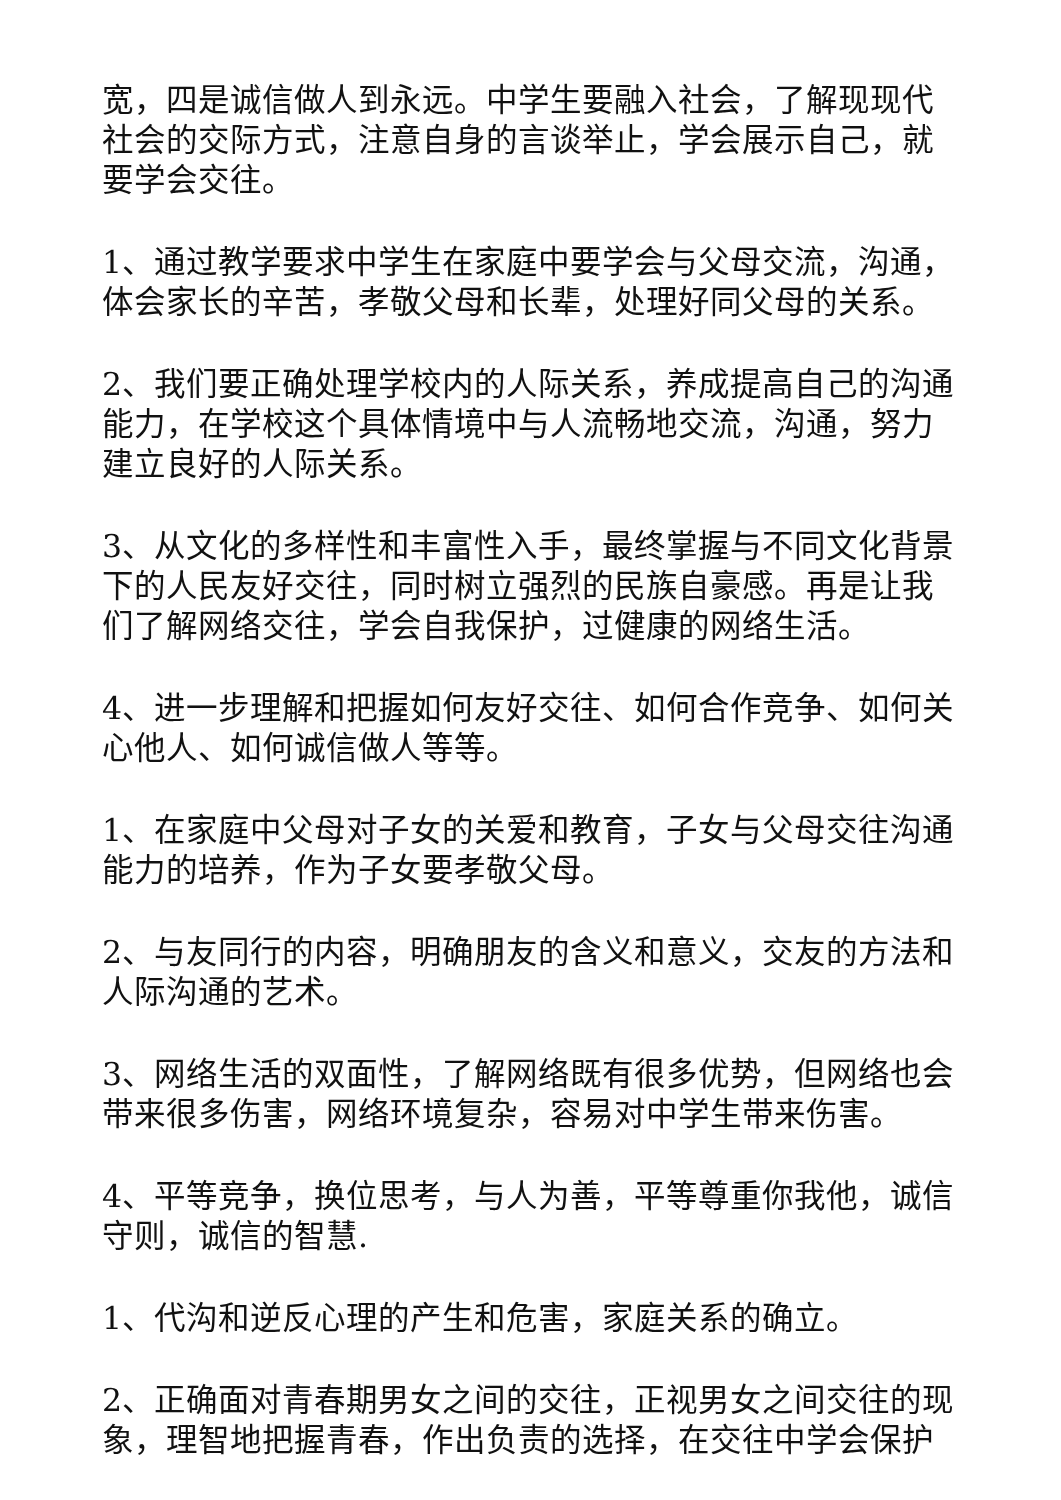宽，四是诚信做人到永远。中学生要融入社会，了解现现代社会的交际方式，注意自身的言谈举止，学会展示自己，就要学会交往。
1、通过教学要求中学生在家庭中要学会与父母交流，沟通，体会家长的辛苦，孝敬父母和长辈，处理好同父母的关系。
2、我们要正确处理学校内的人际关系，养成提高自己的沟通能力，在学校这个具体情境中与人流畅地交流，沟通，努力建立良好的人际关系。
3、从文化的多样性和丰富性入手，最终掌握与不同文化背景下的人民友好交往，同时树立强烈的民族自豪感。再是让我们了解网络交往，学会自我保护，过健康的网络生活。
4、进一步理解和把握如何友好交往、如何合作竞争、如何关心他人、如何诚信做人等等。
1、在家庭中父母对子女的关爱和教育，子女与父母交往沟通能力的培养，作为子女要孝敬父母。
2、与友同行的内容，明确朋友的含义和意义，交友的方法和人际沟通的艺术。
3、网络生活的双面性，了解网络既有很多优势，但网络也会带来很多伤害，网络环境复杂，容易对中学生带来伤害。
4、平等竞争，换位思考，与人为善，平等尊重你我他，诚信守则，诚信的智慧.
1、代沟和逆反心理的产生和危害，家庭关系的确立。
2、正确面对青春期男女之间的交往，正视男女之间交往的现象，理智地把握青春，作出负责的选择，在交往中学会保护